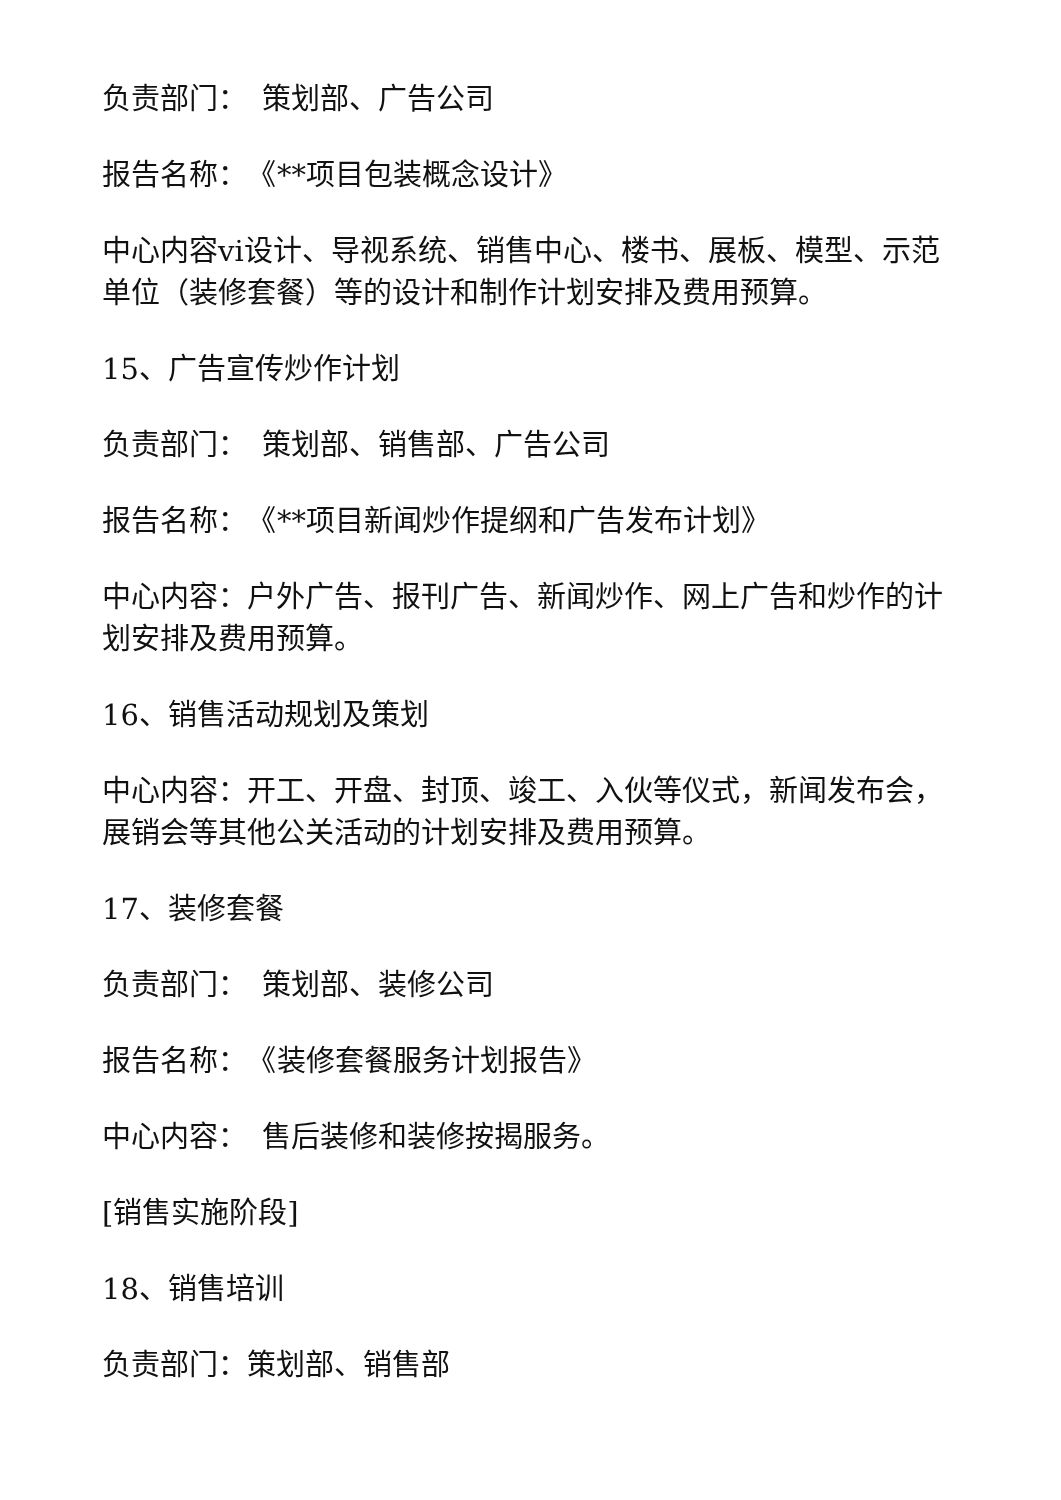负责部门：　策划部、广告公司
报告名称：　《**项目包装概念设计》
中心内容vi设计、导视系统、销售中心、楼书、展板、模型、示范单位（装修套餐）等的设计和制作计划安排及费用预算。
15、广告宣传炒作计划
负责部门：　策划部、销售部、广告公司
报告名称：　《**项目新闻炒作提纲和广告发布计划》
中心内容：户外广告、报刊广告、新闻炒作、网上广告和炒作的计划安排及费用预算。
16、销售活动规划及策划
中心内容：开工、开盘、封顶、竣工、入伙等仪式，新闻发布会，展销会等其他公关活动的计划安排及费用预算。
17、装修套餐
负责部门：　策划部、装修公司
报告名称：　《装修套餐服务计划报告》
中心内容：　售后装修和装修按揭服务。
[销售实施阶段]
18、销售培训
负责部门：策划部、销售部